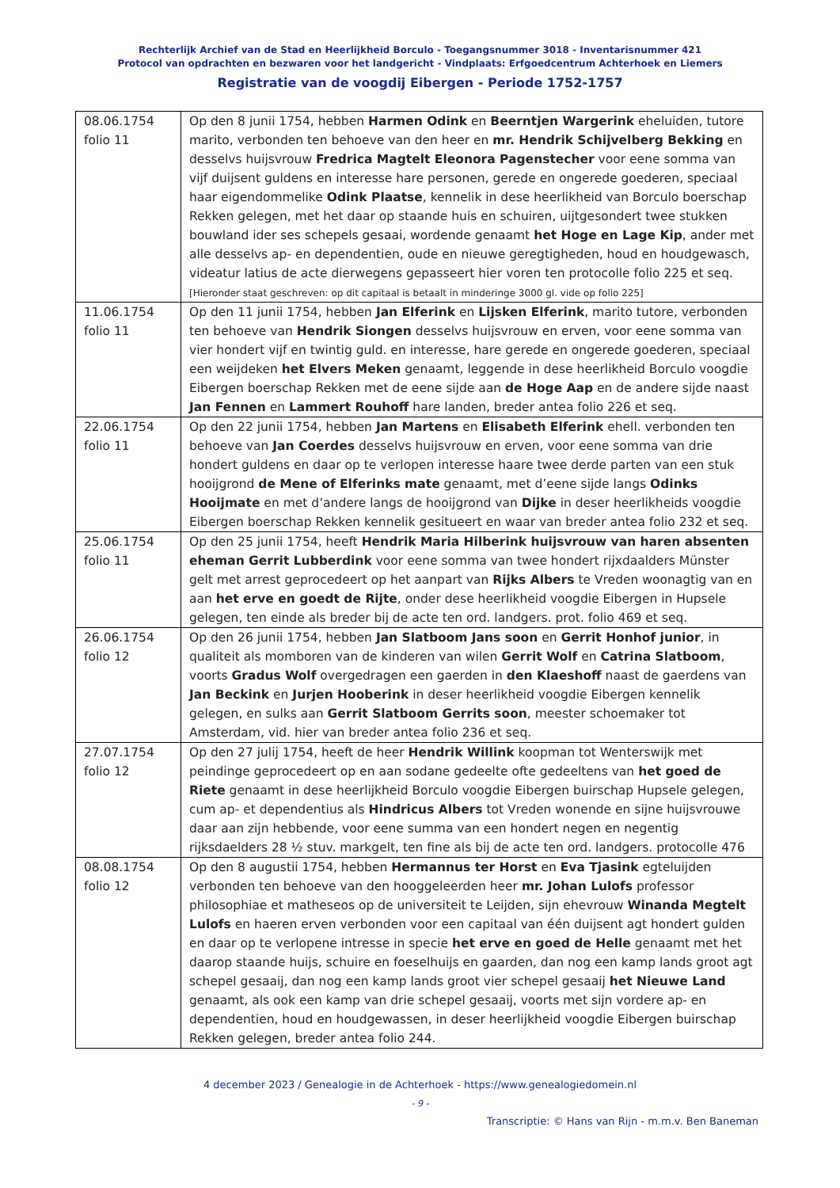Rechterlijk Archief van de Stad en Heerlijkheid Borculo - Toegangsnummer 3018 - Inventarisnummer 421
Protocol van opdrachten en bezwaren voor het landgericht - Vindplaats: Erfgoedcentrum Achterhoek en Liemers
Registratie van de voogdij Eibergen - Periode 1752-1757
| 08.06.1754 folio 11 | Op den 8 junii 1754, hebben Harmen Odink en Beerntjen Wargerink eheluiden, tutore marito, verbonden ten behoeve van den heer en mr. Hendrik Schijvelberg Bekking en desselvs huijsvrouw Fredrica Magtelt Eleonora Pagenstecher voor eene somma van vijf duijsent guldens en interesse hare personen, gerede en ongerede goederen, speciaal haar eigendommelike Odink Plaatse , kennelik in dese heerlikheid van Borculo boerschap Rekken gelegen, met het daar op staande huis en schuiren, uijtgesondert twee stukken bouwland ider ses schepels gesaai, wordende genaamt het Hoge en Lage Kip , ander met alle desselvs ap- en dependentien, oude en nieuwe geregtigheden, houd en houdgewasch, videatur latius de acte dierwegens gepasseert hier voren ten protocolle folio 225 et seq. [Hieronder staat geschreven: op dit capitaal is betaalt in minderinge 3000 gl. vide op folio 225] |
| 11.06.1754 folio 11 | Op den 11 junii 1754, hebben Jan Elferink en Lijsken Elferink , marito tutore, verbonden ten behoeve van Hendrik Siongen desselvs huijsvrouw en erven, voor eene somma van vier hondert vijf en twintig guld. en interesse, hare gerede en ongerede goederen, speciaal een weijdeken het Elvers Meken genaamt, leggende in dese heerlikheid Borculo voogdie Eibergen boerschap Rekken met de eene sijde aan de Hoge Aap en de andere sijde naast Jan Fennen en Lammert Rouhoff hare landen, breder antea folio 226 et seq. |
| 22.06.1754 folio 11 | Op den 22 junii 1754, hebben Jan Martens en Elisabeth Elferink ehell. verbonden ten behoeve van Jan Coerdes desselvs huijsvrouw en erven, voor eene somma van drie hondert guldens en daar op te verlopen interesse haare twee derde parten van een stuk hooijgrond de Mene of Elferinks mate genaamt, met d’eene sijde langs Odinks Hooijmate en met d’andere langs de hooijgrond van Dijke in deser heerlikheids voogdie Eibergen boerschap Rekken kennelik gesitueert en waar van breder antea folio 232 et seq. |
| 25.06.1754 folio 11 | Op den 25 junii 1754, heeft Hendrik Maria Hilberink huijsvrouw van haren absenten eheman Gerrit Lubberdink voor eene somma van twee hondert rijxdaalders Münster gelt met arrest geprocedeert op het aanpart van Rijks Albers te Vreden woonagtig van en aan het erve en goedt de Rijte , onder dese heerlikheid voogdie Eibergen in Hupsele gelegen, ten einde als breder bij de acte ten ord. landgers. prot. folio 469 et seq. |
| 26.06.1754 folio 12 | Op den 26 junii 1754, hebben Jan Slatboom Jans soon en Gerrit Honhof junior , in qualiteit als momboren van de kinderen van wilen Gerrit Wolf en Catrina Slatboom , voorts Gradus Wolf overgedragen een gaerden in den Klaeshoff naast de gaerdens van Jan Beckink en Jurjen Hooberink in deser heerlikheid voogdie Eibergen kennelik gelegen, en sulks aan Gerrit Slatboom Gerrits soon , meester schoemaker tot Amsterdam, vid. hier van breder antea folio 236 et seq. |
| 27.07.1754 folio 12 | Op den 27 julij 1754, heeft de heer Hendrik Willink koopman tot Wenterswijk met peindinge geprocedeert op en aan sodane gedeelte ofte gedeeltens van het goed de Riete genaamt in dese heerlijkheid Borculo voogdie Eibergen buirschap Hupsele gelegen, cum ap- et dependentius als Hindricus Albers tot Vreden wonende en sijne huijsvrouwe daar aan zijn hebbende, voor eene summa van een hondert negen en negentig rijksdaelders 28 ½ stuv. markgelt, ten fine als bij de acte ten ord. landgers. protocolle 476 |
| 08.08.1754 folio 12 | Op den 8 augustii 1754, hebben Hermannus ter Horst en Eva Tjasink egteluijden verbonden ten behoeve van den hooggeleerden heer mr. Johan Lulofs professor philosophiae et matheseos op de universiteit te Leijden, sijn ehevrouw Winanda Megtelt Lulofs en haeren erven verbonden voor een capitaal van één duijsent agt hondert gulden en daar op te verlopene intresse in specie het erve en goed de Helle genaamt met het daarop staande huijs, schuire en foeselhuijs en gaarden, dan nog een kamp lands groot agt schepel gesaaij, dan nog een kamp lands groot vier schepel gesaaij het Nieuwe Land genaamt, als ook een kamp van drie schepel gesaaij, voorts met sijn vordere ap- en dependentien, houd en houdgewassen, in deser heerlijkheid voogdie Eibergen buirschap Rekken gelegen, breder antea folio 244. |
4 december 2023 / Genealogie in de Achterhoek - https://www.genealogiedomein.nl
- 9 -
Transcriptie: © Hans van Rijn - m.m.v. Ben Baneman